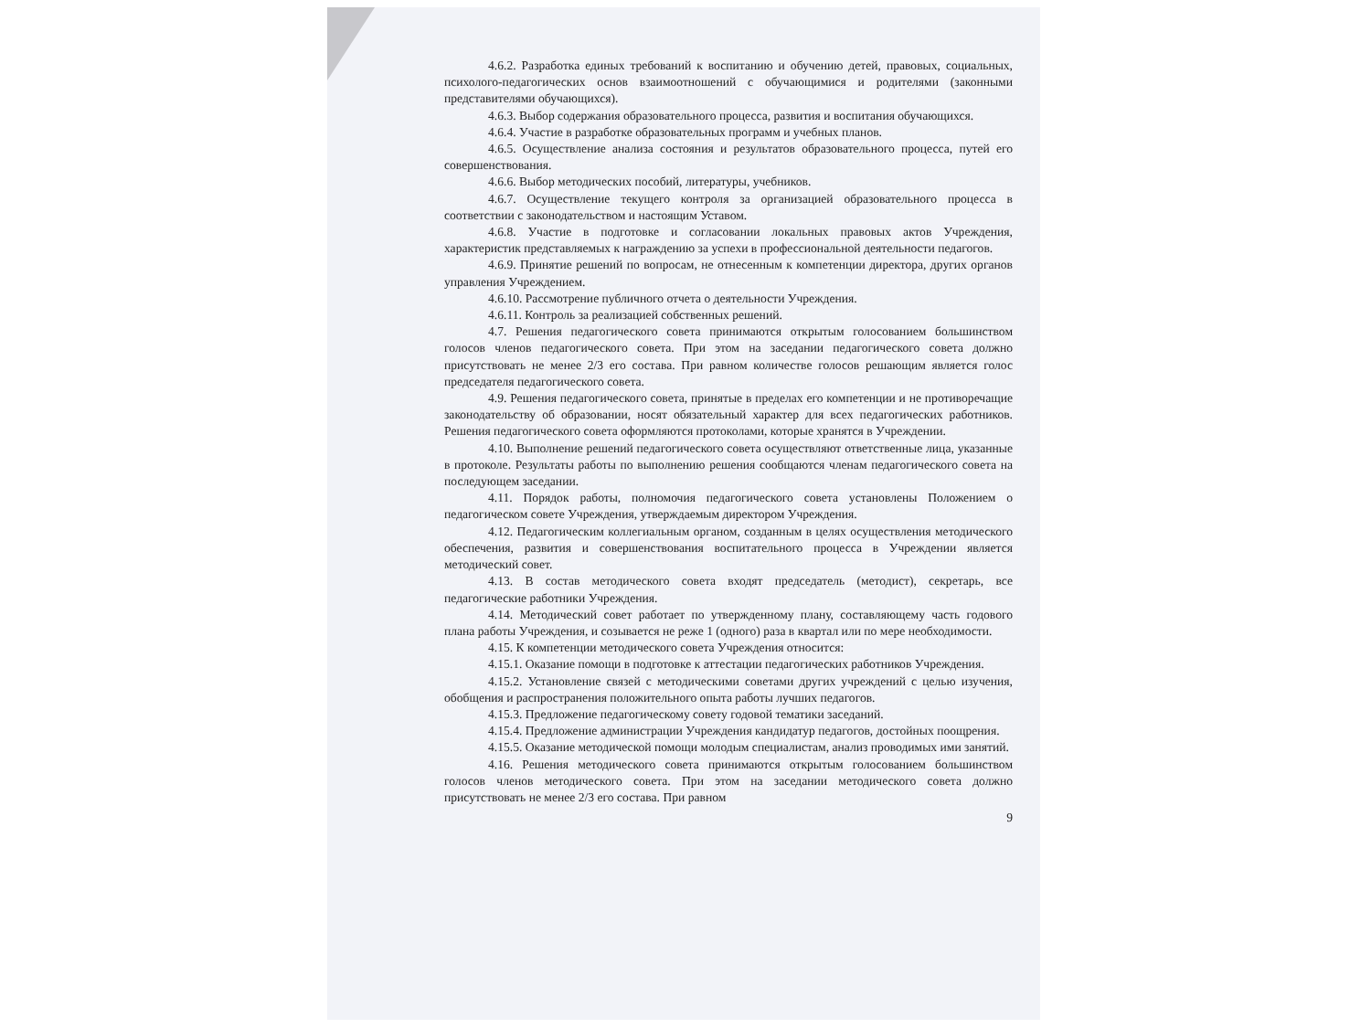4.6.2. Разработка единых требований к воспитанию и обучению детей, правовых, социальных, психолого-педагогических основ взаимоотношений с обучающимися и родителями (законными представителями обучающихся).
4.6.3. Выбор содержания образовательного процесса, развития и воспитания обучающихся.
4.6.4. Участие в разработке образовательных программ и учебных планов.
4.6.5. Осуществление анализа состояния и результатов образовательного процесса, путей его совершенствования.
4.6.6. Выбор методических пособий, литературы, учебников.
4.6.7. Осуществление текущего контроля за организацией образовательного процесса в соответствии с законодательством и настоящим Уставом.
4.6.8. Участие в подготовке и согласовании локальных правовых актов Учреждения, характеристик представляемых к награждению за успехи в профессиональной деятельности педагогов.
4.6.9. Принятие решений по вопросам, не отнесенным к компетенции директора, других органов управления Учреждением.
4.6.10. Рассмотрение публичного отчета о деятельности Учреждения.
4.6.11. Контроль за реализацией собственных решений.
4.7. Решения педагогического совета принимаются открытым голосованием большинством голосов членов педагогического совета. При этом на заседании педагогического совета должно присутствовать не менее 2/3 его состава. При равном количестве голосов решающим является голос председателя педагогического совета.
4.9. Решения педагогического совета, принятые в пределах его компетенции и не противоречащие законодательству об образовании, носят обязательный характер для всех педагогических работников. Решения педагогического совета оформляются протоколами, которые хранятся в Учреждении.
4.10. Выполнение решений педагогического совета осуществляют ответственные лица, указанные в протоколе. Результаты работы по выполнению решения сообщаются членам педагогического совета на последующем заседании.
4.11. Порядок работы, полномочия педагогического совета установлены Положением о педагогическом совете Учреждения, утверждаемым директором Учреждения.
4.12. Педагогическим коллегиальным органом, созданным в целях осуществления методического обеспечения, развития и совершенствования воспитательного процесса в Учреждении является методический совет.
4.13. В состав методического совета входят председатель (методист), секретарь, все педагогические работники Учреждения.
4.14. Методический совет работает по утвержденному плану, составляющему часть годового плана работы Учреждения, и созывается не реже 1 (одного) раза в квартал или по мере необходимости.
4.15. К компетенции методического совета Учреждения относится:
4.15.1. Оказание помощи в подготовке к аттестации педагогических работников Учреждения.
4.15.2. Установление связей с методическими советами других учреждений с целью изучения, обобщения и распространения положительного опыта работы лучших педагогов.
4.15.3. Предложение педагогическому совету годовой тематики заседаний.
4.15.4. Предложение администрации Учреждения кандидатур педагогов, достойных поощрения.
4.15.5. Оказание методической помощи молодым специалистам, анализ проводимых ими занятий.
4.16. Решения методического совета принимаются открытым голосованием большинством голосов членов методического совета. При этом на заседании методического совета должно присутствовать не менее 2/3 его состава. При равном
9